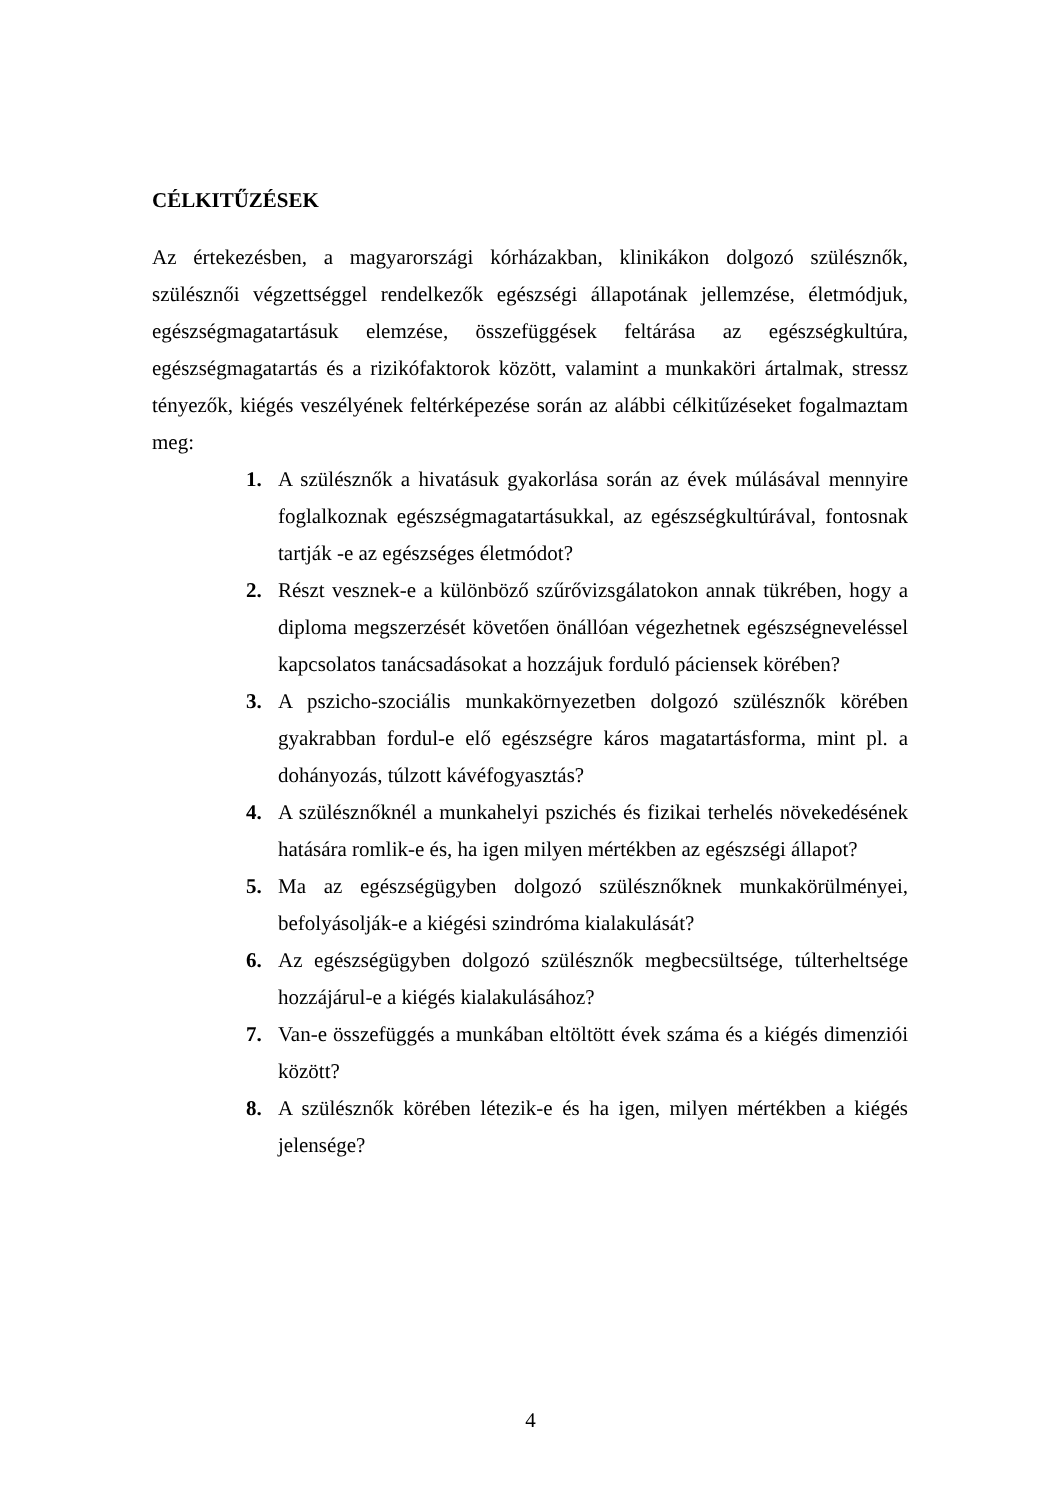CÉLKITŰZÉSEK
Az értekezésben, a magyarországi kórházakban, klinikákon dolgozó szülésznők, szülésznői végzettséggel rendelkezők egészségi állapotának jellemzése, életmódjuk, egészségmagatartásuk elemzése, összefüggések feltárása az egészségkultúra, egészségmagatartás és a rizikófaktorok között, valamint a munkaköri ártalmak, stressz tényezők, kiégés veszélyének feltérképezése során az alábbi célkitűzéseket fogalmaztam meg:
1. A szülésznők a hivatásuk gyakorlása során az évek múlásával mennyire foglalkoznak egészségmagatartásukkal, az egészségkultúrával, fontosnak tartják -e az egészséges életmódot?
2. Részt vesznek-e a különböző szűrővizsgálatokon annak tükrében, hogy a diploma megszerzését követően önállóan végezhetnek egészségneveléssel kapcsolatos tanácsadásokat a hozzájuk forduló páciensek körében?
3. A pszicho-szociális munkakörnyezetben dolgozó szülésznők körében gyakrabban fordul-e elő egészségre káros magatartásforma, mint pl. a dohányozás, túlzott kávéfogyasztás?
4. A szülésznőknél a munkahelyi pszichés és fizikai terhelés növekedésének hatására romlik-e és, ha igen milyen mértékben az egészségi állapot?
5. Ma az egészségügyben dolgozó szülésznőknek munkakörülményei, befolyásolják-e a kiégési szindróma kialakulását?
6. Az egészségügyben dolgozó szülésznők megbecsültsége, túlterheltsége hozzájárul-e a kiégés kialakulásához?
7. Van-e összefüggés a munkában eltöltött évek száma és a kiégés dimenziói között?
8. A szülésznők körében létezik-e és ha igen, milyen mértékben a kiégés jelensége?
4